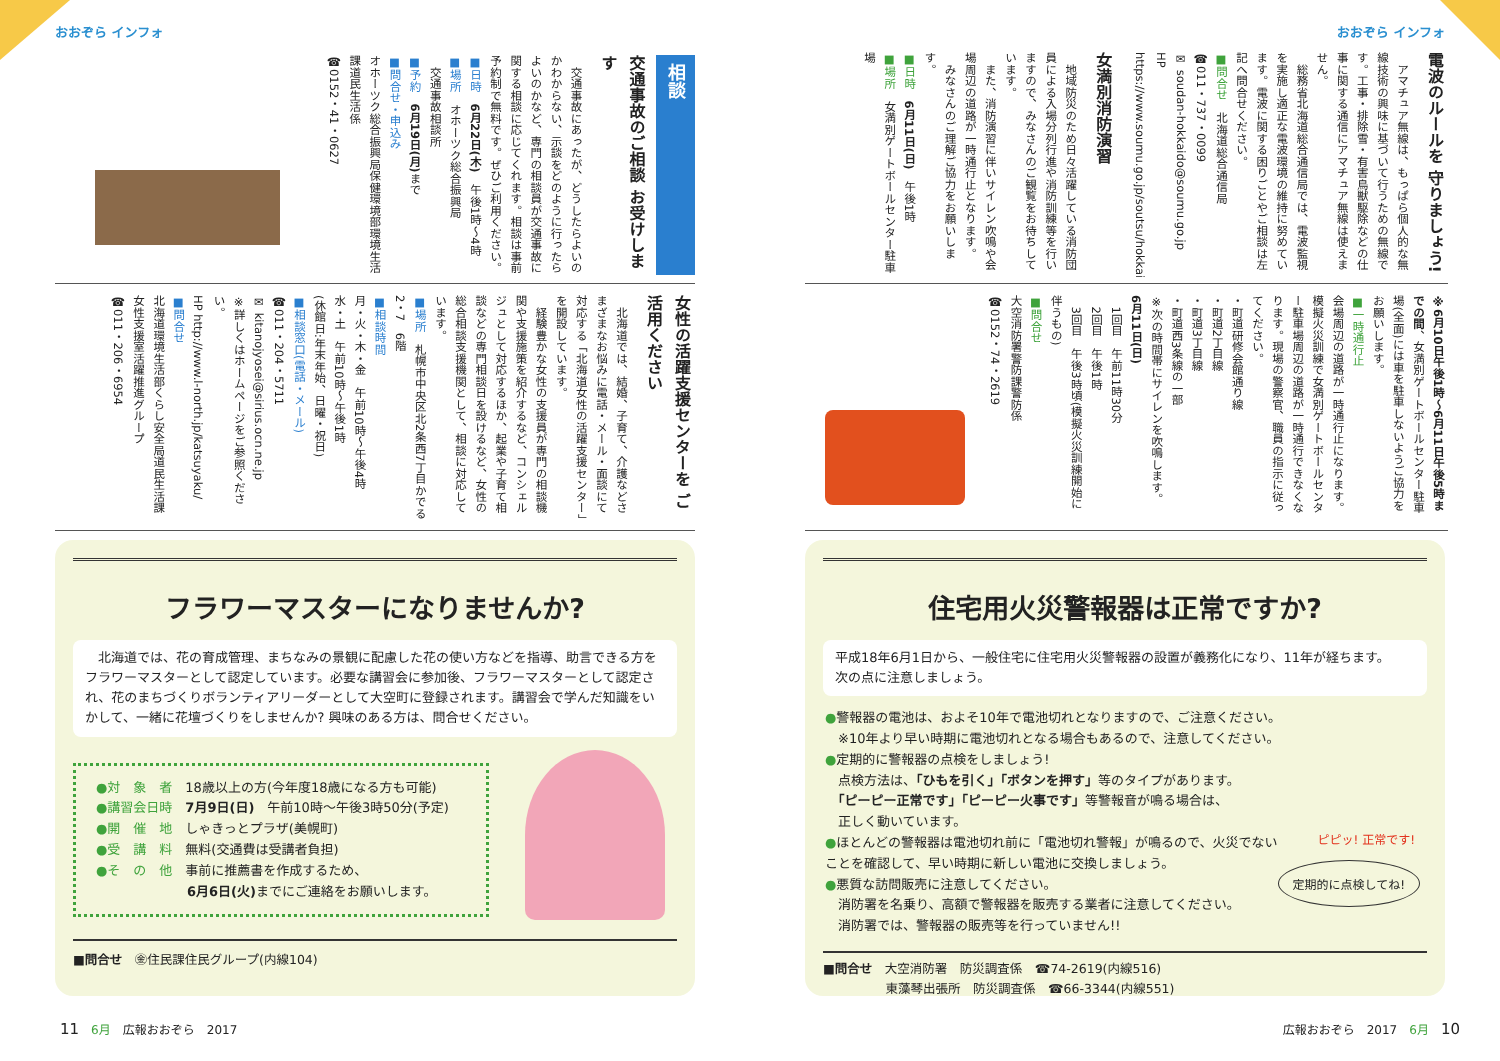おおぞら インフォ
電波のルールを 守りましょう!
　アマチュア無線は、もっぱら個人的な無線技術の興味に基づいて行うための無線です。工事・排除雪・有害鳥獣駆除などの仕事に関する通信にアマチュア無線は使えません。
　総務省北海道総合通信局では、電波監視を実施し適正な電波環境の維持に努めています。電波に関する困りごとやご相談は左記へ問合せください。
■問合せ　北海道総合通信局
☎011・737・0099
✉ soudan-hokkaido@soumu.go.jp
HP https://www.soumu.go.jp/soutsu/hokkaido
女満別消防演習
　地域防災のため日々活躍している消防団員による入場分列行進や消防訓練等を行いますので、みなさんのご観覧をお待ちしています。
　また、消防演習に伴いサイレン吹鳴や会場周辺の道路が一時通行止となります。
　みなさんのご理解ご協力をお願いします。
■日時　6月11日(日)　午後1時
■場所　女満別ゲートボールセンター駐車場
※6月10日午後1時～6月11日午後5時までの間、女満別ゲートボールセンター駐車場(全面)には車を駐車しないようご協力をお願いします。
■一時通行止
会場周辺の道路が一時通行止になります。模擬火災訓練で女満別ゲートボールセンター駐車場周辺の道路が一時通行できなくなります。現場の警察官、職員の指示に従ってください。
・町道研修会館通り線
・町道2丁目線
・町道3丁目線
・町道西3条線の一部
※次の時間帯にサイレンを吹鳴します。
6月11日(日)
　1回目　午前11時30分
　2回目　午後1時
　3回目　午後3時頃(模擬火災訓練開始に伴うもの)
■問合せ
大空消防署警防課警防係
☎0152・74・2619
住宅用火災警報器は正常ですか?
平成18年6月1日から、一般住宅に住宅用火災警報器の設置が義務化になり、11年が経ちます。
次の点に注意しましょう。
●警報器の電池は、およそ10年で電池切れとなりますので、ご注意ください。
　※10年より早い時期に電池切れとなる場合もあるので、注意してください。
●定期的に警報器の点検をしましょう!
　点検方法は、「ひもを引く」「ボタンを押す」等のタイプがあります。
　「ピーピー正常です」「ピーピー火事です」等警報音が鳴る場合は、
　正しく動いています。
●ほとんどの警報器は電池切れ前に「電池切れ警報」が鳴るので、火災でないことを確認して、早い時期に新しい電池に交換しましょう。
●悪質な訪問販売に注意してください。
　消防署を名乗り、高額で警報器を販売する業者に注意してください。
　消防署では、警報器の販売等を行っていません!!
ピピッ! 正常です! 定期的に点検してね!
■問合せ　大空消防署　防災調査係　☎74-2619(内線516)
　　　　　東藻琴出張所　防災調査係　☎66-3344(内線551)
広報おおぞら　2017　6月　10
おおぞら インフォ
相談
交通事故のご相談 お受けします
　交通事故にあったが、どうしたらよいのかわからない、示談をどのように行ったらよいのかなど、専門の相談員が交通事故に関する相談に応じてくれます。相談は事前予約制で無料です。ぜひご利用ください。
■日時　6月22日(木)　午後1時～4時
■場所　オホーツク総合振興局
　交通事故相談所
■予約　6月19日(月) まで
■問合せ・申込み
オホーツク総合振興局保健環境部環境生活課道民生活係
☎0152・41・0627
女性の活躍支援センターを ご活用ください
　北海道では、結婚、子育て、介護などさまざまなお悩みに電話・メール・面談にて対応する「北海道女性の活躍支援センター」を開設しています。
　経験豊かな女性の支援員が専門の相談機関や支援施策を紹介するなど、コンシェルジュとして対応するほか、起業や子育て相談などの専門相談日を設けるなど、女性の総合相談支援機関として、相談に対応しています。
■場所　札幌市中央区北2条西7丁目かでる2・7　6階
■相談時間
月・火・木・金　午前10時～午後4時
水・土　午前10時～午後1時
(休館日:年末年始、日曜・祝日)
■相談窓口(電話・メール)
☎011・204・5711
✉ kitanojyosei@sirius.ocn.ne.jp
※詳しくはホームページをご参照ください。
HP http://www.l-north.jp/katsuyaku/
■問合せ
北海道環境生活部くらし安全局道民生活課女性支援室活躍推進グループ
☎011・206・6954
フラワーマスターになりませんか?
　北海道では、花の育成管理、まちなみの景観に配慮した花の使い方などを指導、助言できる方をフラワーマスターとして認定しています。必要な講習会に参加後、フラワーマスターとして認定され、花のまちづくりボランティアリーダーとして大空町に登録されます。講習会で学んだ知識をいかして、一緒に花壇づくりをしませんか? 興味のある方は、問合せください。
●対　象　者　18歳以上の方(今年度18歳になる方も可能)
●講習会日時　7月9日(日)　午前10時～午後3時50分(予定)
●開　催　地　しゃきっとプラザ(美幌町)
●受　講　料　無料(交通費は受講者負担)
●そ　の　他　事前に推薦書を作成するため、
　　　　　　　6月6日(火) までにご連絡をお願いします。
■問合せ　㊎住民課住民グループ(内線104)
11　6月　広報おおぞら　2017